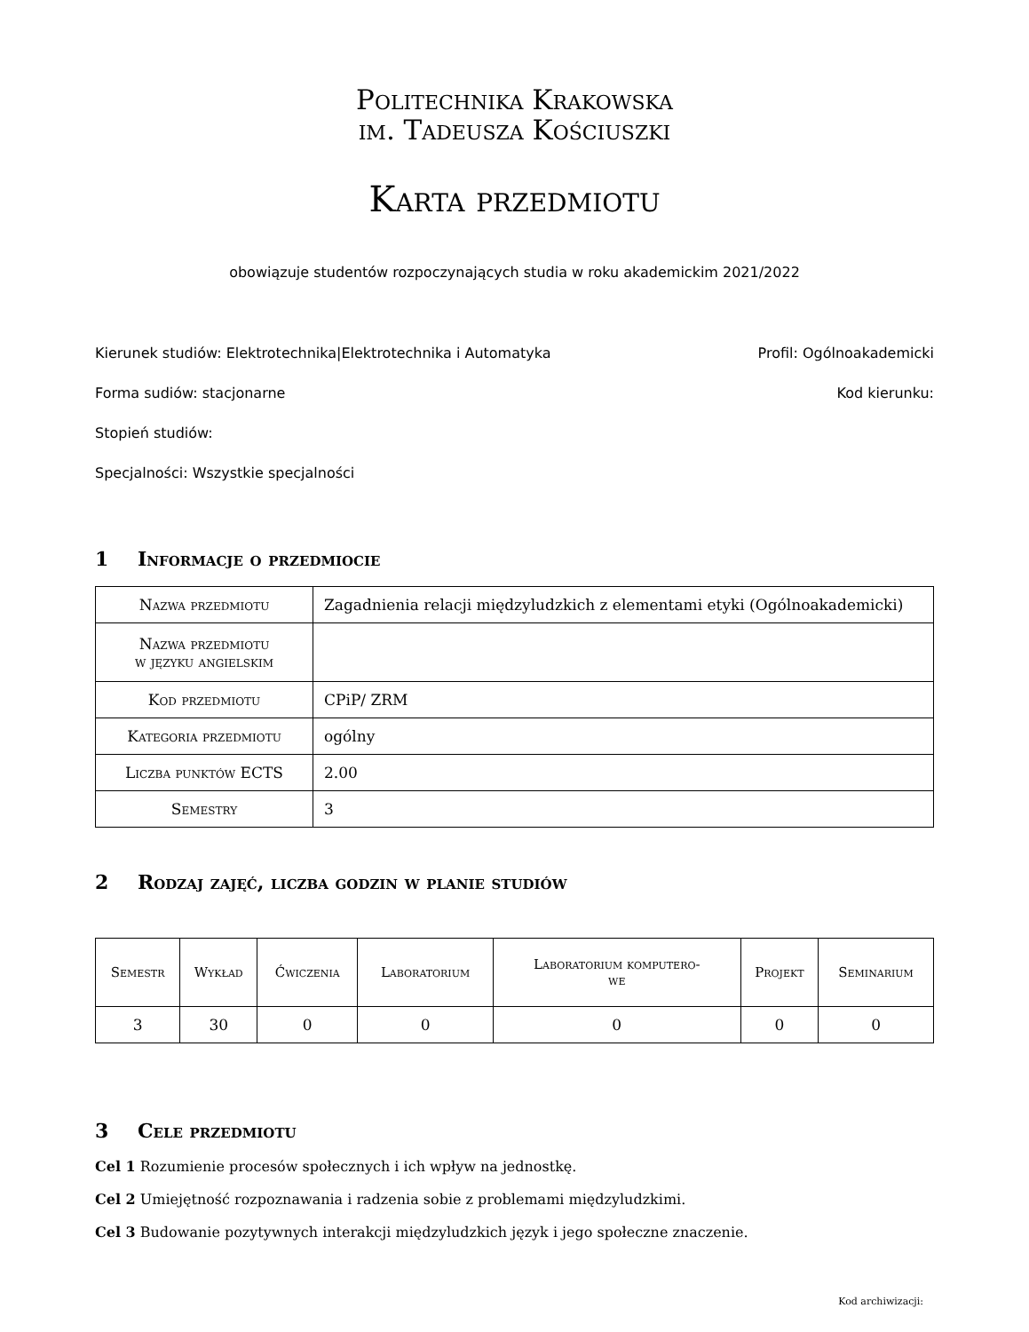Politechnika Krakowska
im. Tadeusza Kościuszki
Karta przedmiotu
obowiązuje studentów rozpoczynających studia w roku akademickim 2021/2022
Kierunek studiów: Elektrotechnika|Elektrotechnika i Automatyka Profil: Ogólnoakademicki
Forma sudiów: stacjonarne Kod kierunku:
Stopień studiów:
Specjalności: Wszystkie specjalności
1 Informacje o przedmiocie
| Nazwa przedmiotu | Zagadnienia relacji międzyludzkich z elementami etyki (Ogólnoakademicki) |
| Nazwa przedmiotu w języku angielskim | |
| Kod przedmiotu | CPiP/ ZRM |
| Kategoria przedmiotu | ogólny |
| Liczba punktów ECTS | 2.00 |
| Semestry | 3 |
2 Rodzaj zajęć, liczba godzin w planie studiów
| Semestr | Wykład | Ćwiczenia | Laboratorium | Laboratorium komputero- we | Projekt | Seminarium |
| --- | --- | --- | --- | --- | --- | --- |
| 3 | 30 | 0 | 0 | 0 | 0 | 0 |
3 Cele przedmiotu
Cel 1 Rozumienie procesów społecznych i ich wpływ na jednostkę.
Cel 2 Umiejętność rozpoznawania i radzenia sobie z problemami międzyludzkimi.
Cel 3 Budowanie pozytywnych interakcji międzyludzkich język i jego społeczne znaczenie.
Kod archiwizacji: